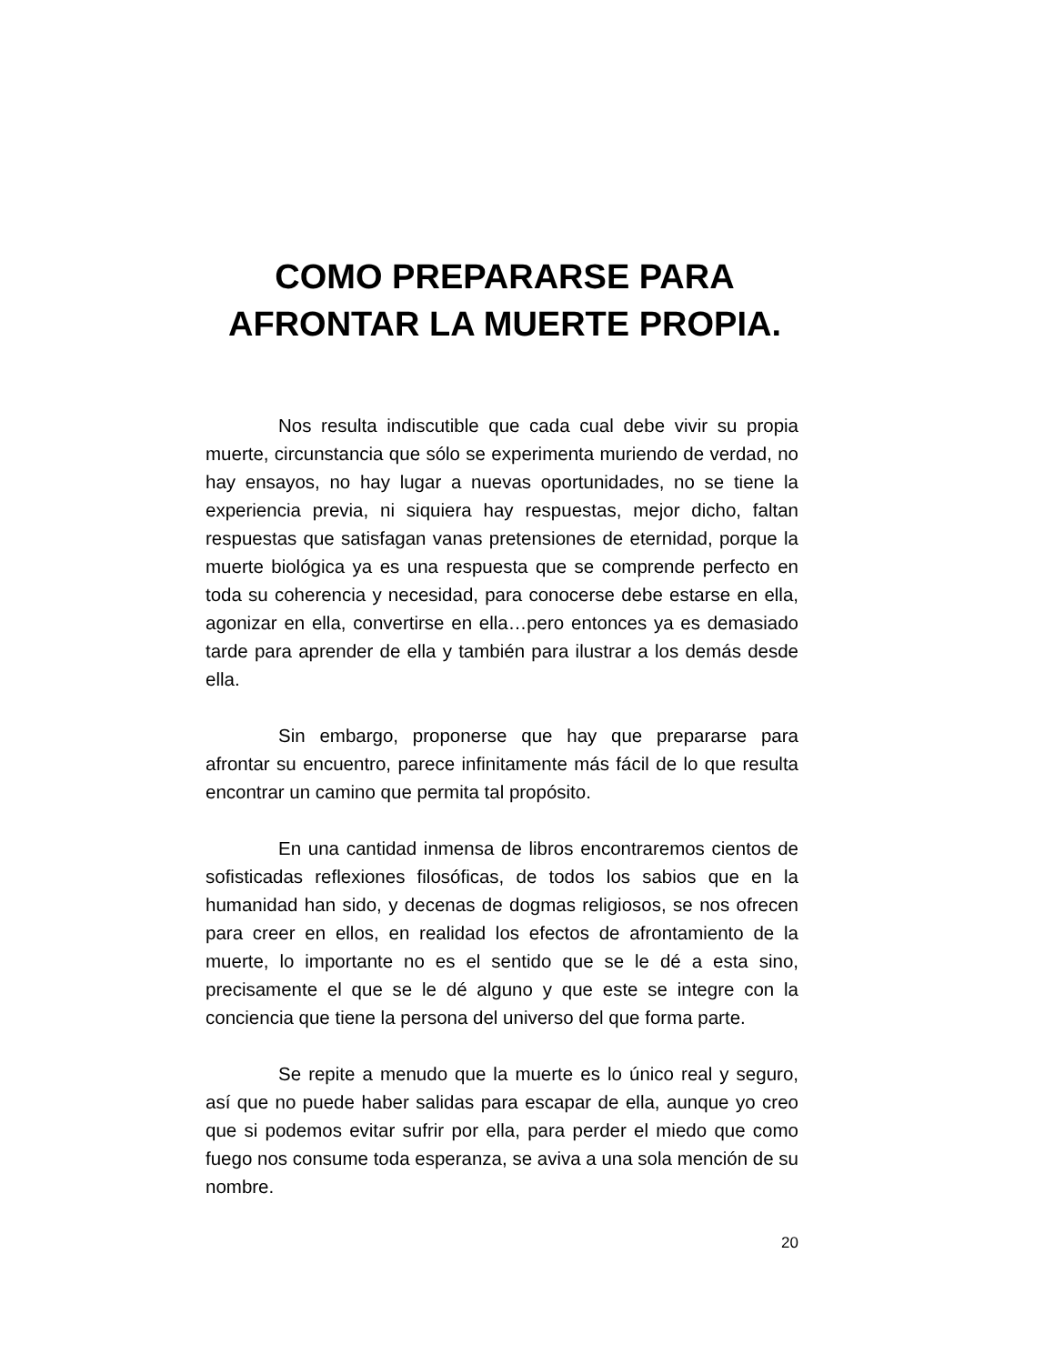COMO PREPARARSE PARA
AFRONTAR LA MUERTE PROPIA.
Nos resulta indiscutible que cada cual debe vivir su propia muerte, circunstancia que sólo se experimenta muriendo de verdad, no hay ensayos, no hay lugar a nuevas oportunidades, no se tiene la experiencia previa, ni siquiera hay respuestas, mejor dicho, faltan respuestas que satisfagan vanas pretensiones de eternidad, porque la muerte biológica ya es una respuesta que se comprende perfecto en toda su coherencia y necesidad, para conocerse debe estarse en ella, agonizar en ella, convertirse en ella…pero entonces ya es demasiado tarde para aprender de ella y también para ilustrar a los demás desde ella.
Sin embargo, proponerse que hay que prepararse para afrontar su encuentro, parece infinitamente más fácil de lo que resulta encontrar un camino que permita tal propósito.
En una cantidad inmensa de libros encontraremos cientos de sofisticadas reflexiones filosóficas, de todos los sabios que en la humanidad han sido, y decenas de dogmas religiosos, se nos ofrecen para creer en ellos, en realidad los efectos de afrontamiento de la muerte, lo importante no es el sentido que se le dé a esta sino, precisamente el que se le dé alguno y que este se integre con la conciencia que tiene la persona del universo del que forma parte.
Se repite a menudo que la muerte es lo único real y seguro, así que no puede haber salidas para escapar de ella, aunque yo creo que si podemos evitar sufrir por ella, para perder el miedo que como fuego nos consume toda esperanza, se aviva a una sola mención de su nombre.
20